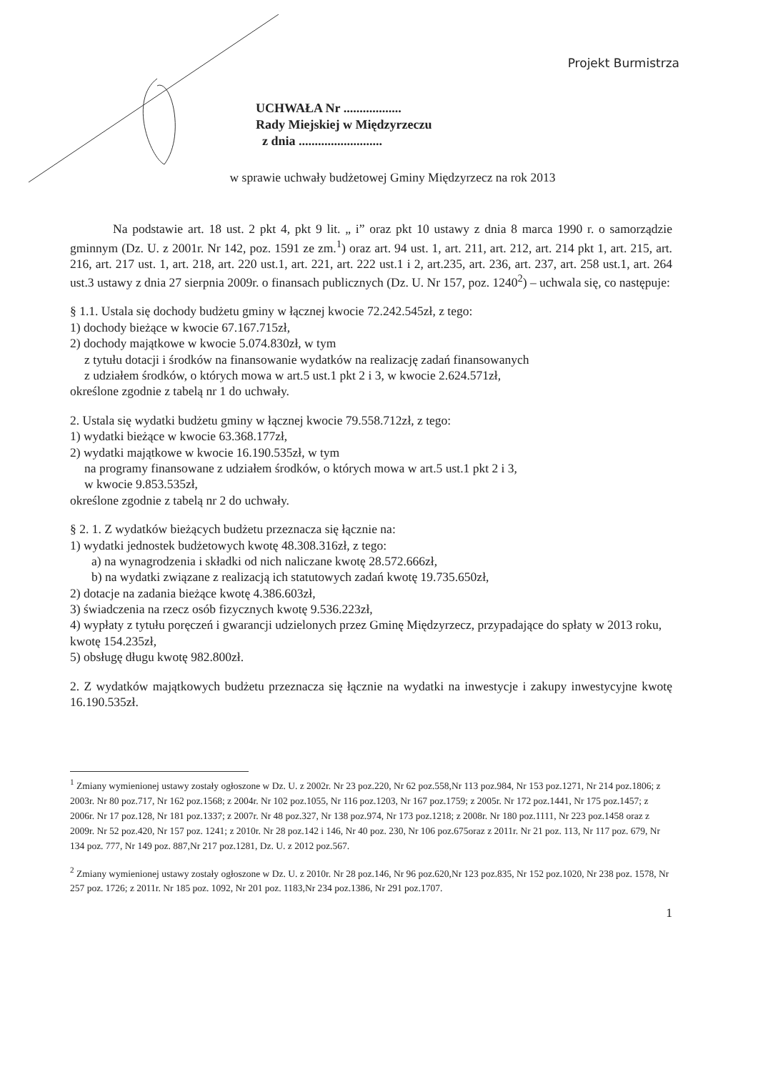Projekt Burmistrza
UCHWAŁA Nr ..................
Rady Miejskiej w Międzyrzeczu
z dnia ..........................
w sprawie uchwały budżetowej Gminy Międzyrzecz na rok 2013
Na podstawie art. 18 ust. 2 pkt 4, pkt 9 lit. „ i” oraz pkt 10 ustawy z dnia 8 marca 1990 r. o samorządzie gminnym (Dz. U. z 2001r. Nr 142, poz. 1591 ze zm.<sup>1</sup>) oraz art. 94 ust. 1, art. 211, art. 212, art. 214 pkt 1, art. 215, art. 216, art. 217 ust. 1, art. 218, art. 220 ust.1, art. 221, art. 222 ust.1 i 2, art.235, art. 236, art. 237, art. 258 ust.1, art. 264 ust.3 ustawy z dnia 27 sierpnia 2009r. o finansach publicznych (Dz. U. Nr 157, poz. 1240<sup>2</sup>) – uchwala się, co następuje:
§ 1.1. Ustala się dochody budżetu gminy w łącznej kwocie 72.242.545zł, z tego:
1) dochody bieżące w kwocie 67.167.715zł,
2) dochody majątkowe w kwocie 5.074.830zł, w tym
z tytułu dotacji i środków na finansowanie wydatków na realizację zadań finansowanych
z udziałem środków, o których mowa w art.5 ust.1 pkt 2 i 3, w kwocie 2.624.571zł,
określone zgodnie z tabelą nr 1 do uchwały.
2. Ustala się wydatki budżetu gminy w łącznej kwocie 79.558.712zł, z tego:
1) wydatki bieżące w kwocie 63.368.177zł,
2) wydatki majątkowe w kwocie 16.190.535zł, w tym
na programy finansowane z udziałem środków, o których mowa w art.5 ust.1 pkt 2 i 3,
w kwocie 9.853.535zł,
określone zgodnie z tabelą nr 2 do uchwały.
§ 2. 1. Z wydatków bieżących budżetu przeznacza się łącznie na:
1) wydatki jednostek budżetowych kwotę 48.308.316zł, z tego:
a) na wynagrodzenia i składki od nich naliczane kwotę 28.572.666zł,
b) na wydatki związane z realizacją ich statutowych zadań kwotę 19.735.650zł,
2) dotacje na zadania bieżące kwotę 4.386.603zł,
3) świadczenia na rzecz osób fizycznych kwotę 9.536.223zł,
4) wypłaty z tytułu poręczeń i gwarancji udzielonych przez Gminę Międzyrzecz, przypadające do spłaty w 2013 roku, kwotę 154.235zł,
5) obsługę długu kwotę 982.800zł.
2. Z wydatków majątkowych budżetu przeznacza się łącznie na wydatki na inwestycje i zakupy inwestycyjne kwotę 16.190.535zł.
<sup>1</sup> Zmiany wymienionej ustawy zostały ogłoszone w Dz. U. z 2002r. Nr 23 poz.220, Nr 62 poz.558,Nr 113 poz.984, Nr 153 poz.1271, Nr 214 poz.1806; z 2003r. Nr 80 poz.717, Nr 162 poz.1568; z 2004r. Nr 102 poz.1055, Nr 116 poz.1203, Nr 167 poz.1759; z 2005r. Nr 172 poz.1441, Nr 175 poz.1457; z 2006r. Nr 17 poz.128, Nr 181 poz.1337; z 2007r. Nr 48 poz.327, Nr 138 poz.974, Nr 173 poz.1218; z 2008r. Nr 180 poz.1111, Nr 223 poz.1458 oraz z 2009r. Nr 52 poz.420, Nr 157 poz. 1241; z 2010r. Nr 28 poz.142 i 146, Nr 40 poz. 230, Nr 106 poz.675oraz z 2011r. Nr 21 poz. 113, Nr 117 poz. 679, Nr 134 poz. 777, Nr 149 poz. 887,Nr 217 poz.1281, Dz. U. z 2012 poz.567.
<sup>2</sup> Zmiany wymienionej ustawy zostały ogłoszone w Dz. U. z 2010r. Nr 28 poz.146, Nr 96 poz.620,Nr 123 poz.835, Nr 152 poz.1020, Nr 238 poz. 1578, Nr 257 poz. 1726; z 2011r. Nr 185 poz. 1092, Nr 201 poz. 1183,Nr 234 poz.1386, Nr 291 poz.1707.
1